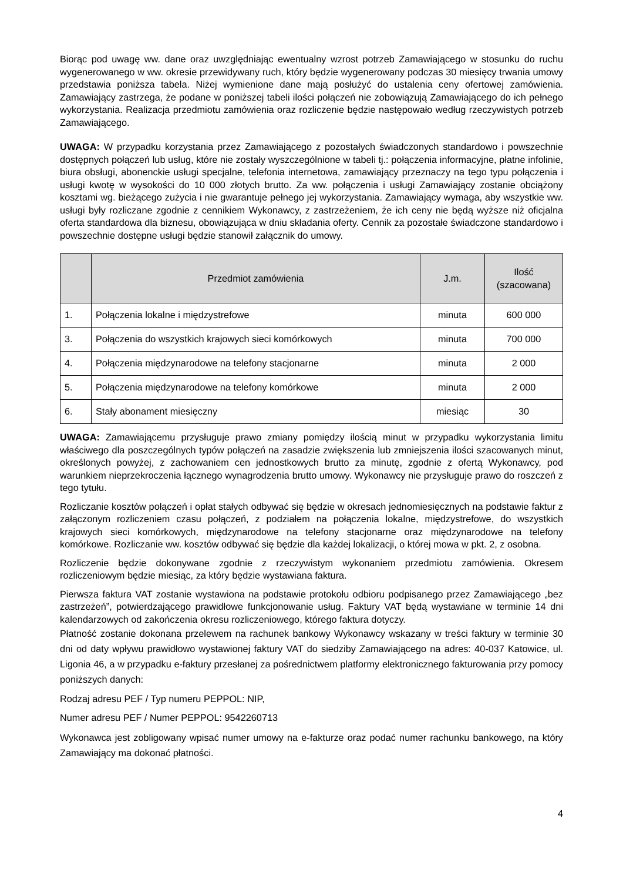Biorąc pod uwagę ww. dane oraz uwzględniając ewentualny wzrost potrzeb Zamawiającego w stosunku do ruchu wygenerowanego w ww. okresie przewidywany ruch, który będzie wygenerowany podczas 30 miesięcy trwania umowy przedstawia poniższa tabela. Niżej wymienione dane mają posłużyć do ustalenia ceny ofertowej zamówienia. Zamawiający zastrzega, że podane w poniższej tabeli ilości połączeń nie zobowiązują Zamawiającego do ich pełnego wykorzystania. Realizacja przedmiotu zamówienia oraz rozliczenie będzie następowało według rzeczywistych potrzeb Zamawiającego.
UWAGA: W przypadku korzystania przez Zamawiającego z pozostałych świadczonych standardowo i powszechnie dostępnych połączeń lub usług, które nie zostały wyszczególnione w tabeli tj.: połączenia informacyjne, płatne infolinie, biura obsługi, abonenckie usługi specjalne, telefonia internetowa, zamawiający przeznaczy na tego typu połączenia i usługi kwotę w wysokości do 10 000 złotych brutto. Za ww. połączenia i usługi Zamawiający zostanie obciążony kosztami wg. bieżącego zużycia i nie gwarantuje pełnego jej wykorzystania. Zamawiający wymaga, aby wszystkie ww. usługi były rozliczane zgodnie z cennikiem Wykonawcy, z zastrzeżeniem, że ich ceny nie będą wyższe niż oficjalna oferta standardowa dla biznesu, obowiązująca w dniu składania oferty. Cennik za pozostałe świadczone standardowo i powszechnie dostępne usługi będzie stanowił załącznik do umowy.
| | Przedmiot zamówienia | J.m. | Ilość (szacowana) |
| --- | --- | --- | --- |
| 1. | Połączenia lokalne i międzystrefowe | minuta | 600 000 |
| 3. | Połączenia do wszystkich krajowych sieci komórkowych | minuta | 700 000 |
| 4. | Połączenia międzynarodowe na telefony stacjonarne | minuta | 2 000 |
| 5. | Połączenia międzynarodowe na telefony komórkowe | minuta | 2 000 |
| 6. | Stały abonament miesięczny | miesiąc | 30 |
UWAGA: Zamawiającemu przysługuje prawo zmiany pomiędzy ilością minut w przypadku wykorzystania limitu właściwego dla poszczególnych typów połączeń na zasadzie zwiększenia lub zmniejszenia ilości szacowanych minut, określonych powyżej, z zachowaniem cen jednostkowych brutto za minutę, zgodnie z ofertą Wykonawcy, pod warunkiem nieprzekroczenia łącznego wynagrodzenia brutto umowy. Wykonawcy nie przysługuje prawo do roszczeń z tego tytułu.
Rozliczanie kosztów połączeń i opłat stałych odbywać się będzie w okresach jednomiesięcznych na podstawie faktur z załączonym rozliczeniem czasu połączeń, z podziałem na połączenia lokalne, międzystrefowe, do wszystkich krajowych sieci komórkowych, międzynarodowe na telefony stacjonarne oraz międzynarodowe na telefony komórkowe. Rozliczanie ww. kosztów odbywać się będzie dla każdej lokalizacji, o której mowa w pkt. 2, z osobna.
Rozliczenie będzie dokonywane zgodnie z rzeczywistym wykonaniem przedmiotu zamówienia. Okresem rozliczeniowym będzie miesiąc, za który będzie wystawiana faktura.
Pierwsza faktura VAT zostanie wystawiona na podstawie protokołu odbioru podpisanego przez Zamawiającego „bez zastrzeżeń”, potwierdzającego prawidłowe funkcjonowanie usług. Faktury VAT będą wystawiane w terminie 14 dni kalendarzowych od zakończenia okresu rozliczeniowego, którego faktura dotyczy.
Płatność zostanie dokonana przelewem na rachunek bankowy Wykonawcy wskazany w treści faktury w terminie 30 dni od daty wpływu prawidłowo wystawionej faktury VAT do siedziby Zamawiającego na adres: 40-037 Katowice, ul. Ligonia 46, a w przypadku e-faktury przesłanej za pośrednictwem platformy elektronicznego fakturowania przy pomocy poniższych danych:
Rodzaj adresu PEF / Typ numeru PEPPOL: NIP,
Numer adresu PEF / Numer PEPPOL: 9542260713
Wykonawca jest zobligowany wpisać numer umowy na e-fakturze oraz podać numer rachunku bankowego, na który Zamawiający ma dokonać płatności.
4